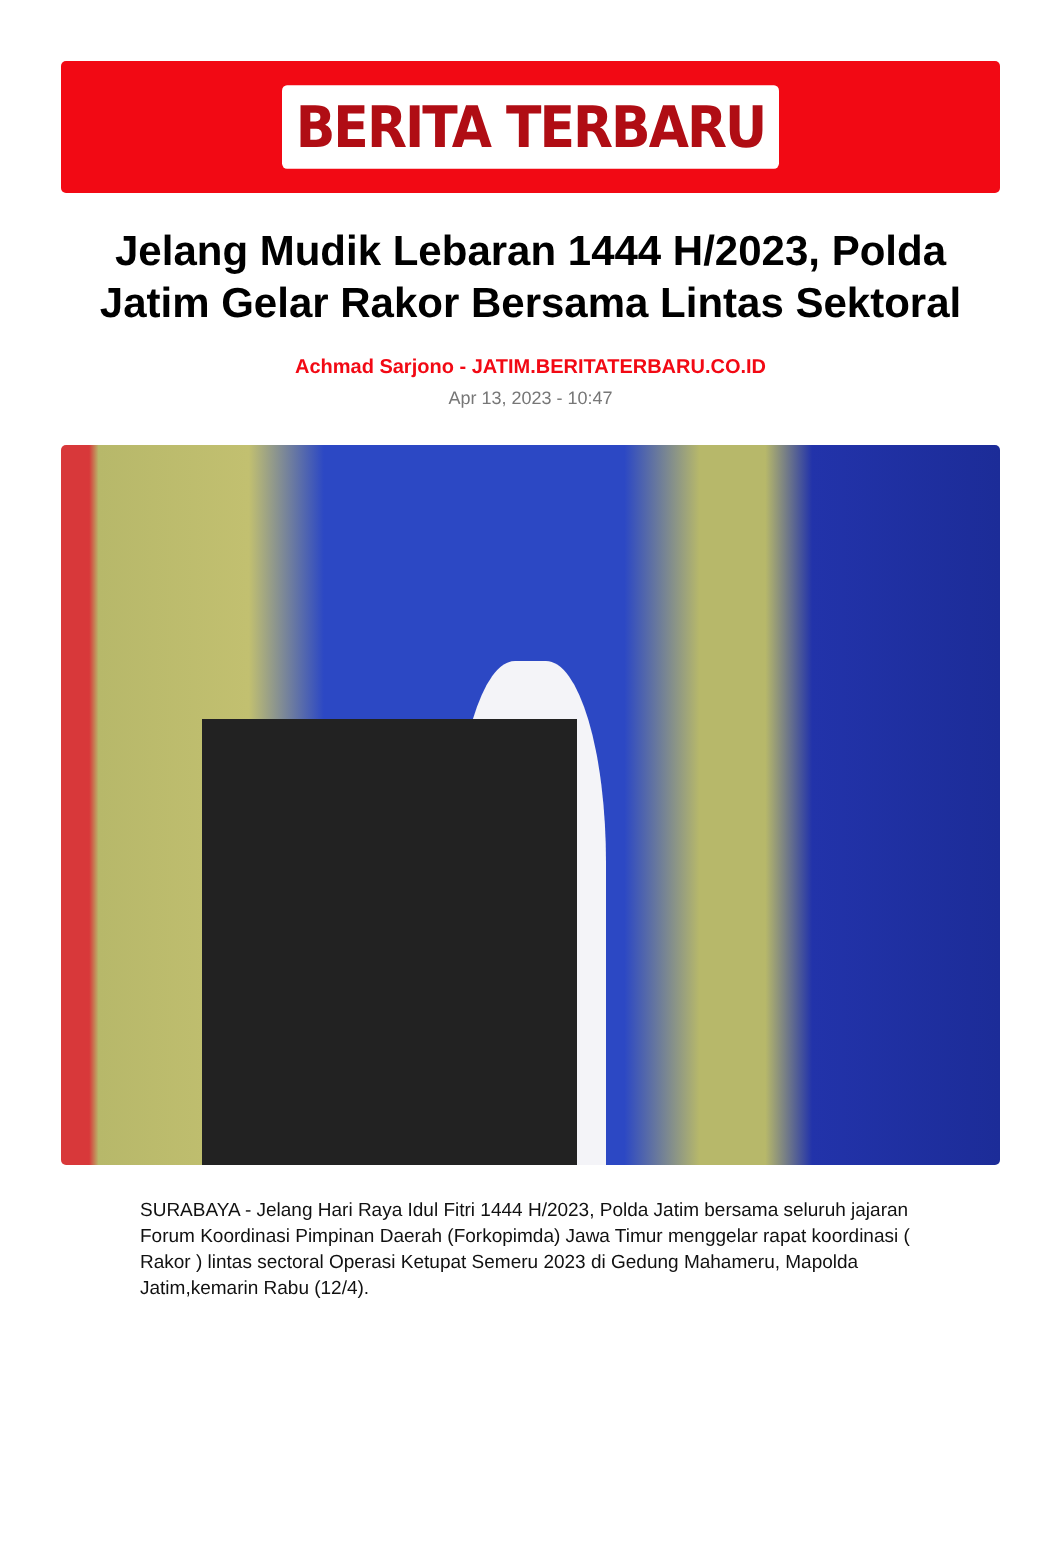BERITA TERBARU
Jelang Mudik Lebaran 1444 H/2023, Polda Jatim Gelar Rakor Bersama Lintas Sektoral
Achmad Sarjono - JATIM.BERITATERBARU.CO.ID
Apr 13, 2023 - 10:47
SURABAYA - Jelang Hari Raya Idul Fitri 1444 H/2023, Polda Jatim bersama seluruh jajaran Forum Koordinasi Pimpinan Daerah (Forkopimda) Jawa Timur menggelar rapat koordinasi ( Rakor ) lintas sectoral Operasi Ketupat Semeru 2023 di Gedung Mahameru, Mapolda Jatim,kemarin Rabu (12/4).